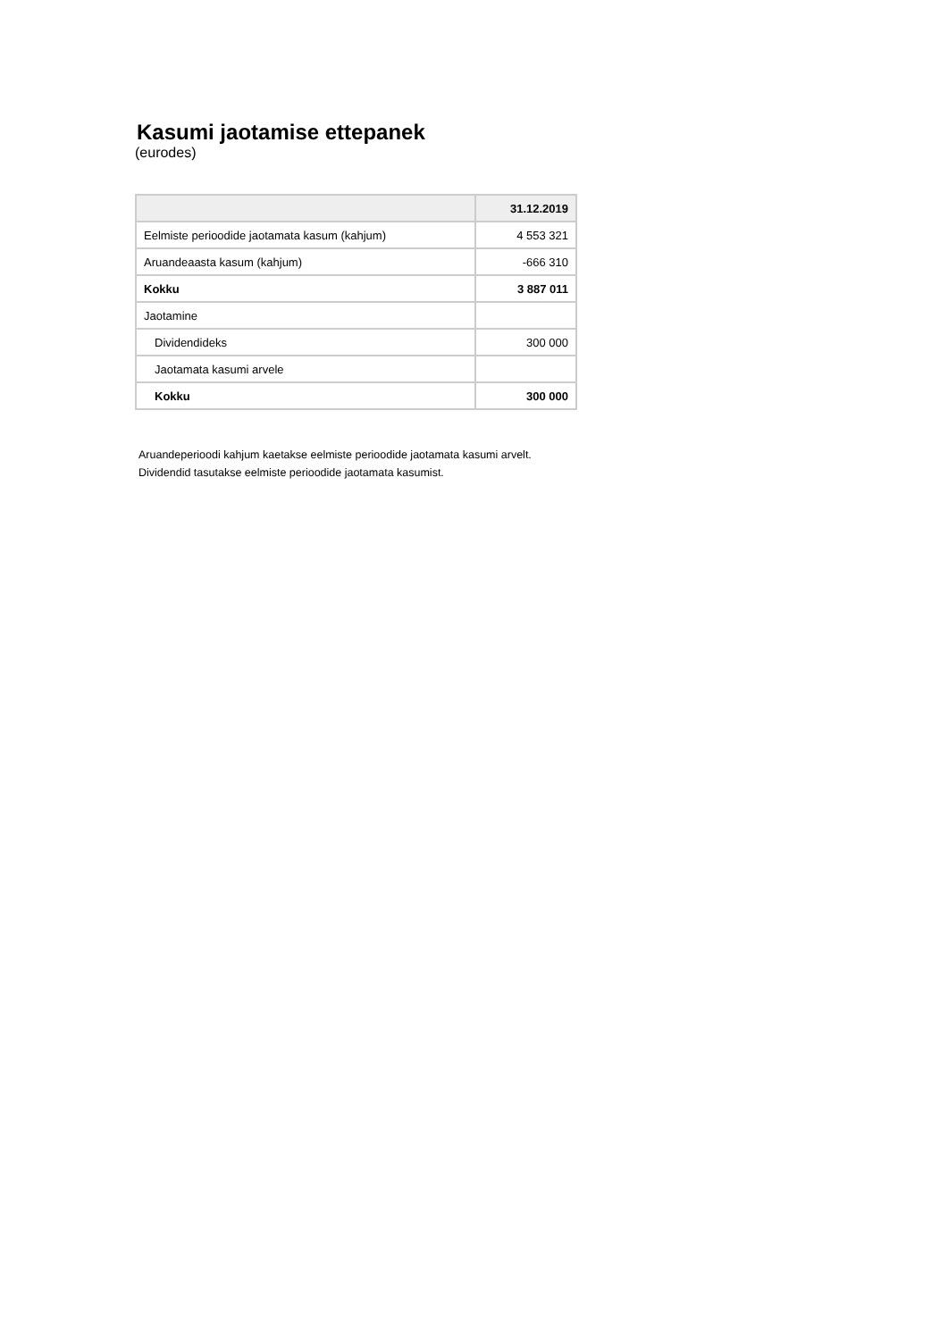Kasumi jaotamise ettepanek
(eurodes)
| | 31.12.2019 |
| --- | --- |
| Eelmiste perioodide jaotamata kasum (kahjum) | 4 553 321 |
| Aruandeaasta kasum (kahjum) | -666 310 |
| Kokku | 3 887 011 |
| Jaotamine | |
| Dividendideks | 300 000 |
| Jaotamata kasumi arvele | |
| Kokku | 300 000 |
Aruandeperioodi kahjum kaetakse eelmiste perioodide jaotamata kasumi arvelt.
Dividendid tasutakse eelmiste perioodide jaotamata kasumist.